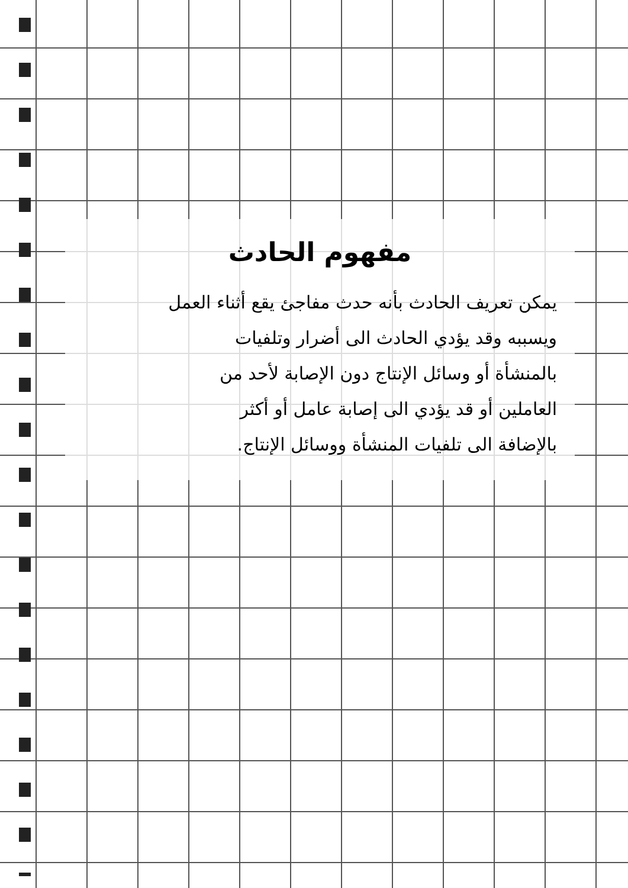مفهوم الحادث
يمكن تعريف الحادث بأنه حدث مفاجئ يقع أثناء العمل
ويسببه وقد يؤدي الحادث الى أضرار وتلفيات
بالمنشأة أو وسائل الإنتاج دون الإصابة لأحد من
العاملين أو قد يؤدي الى إصابة عامل أو أكثر
بالإضافة الى تلفيات المنشأة ووسائل الإنتاج.